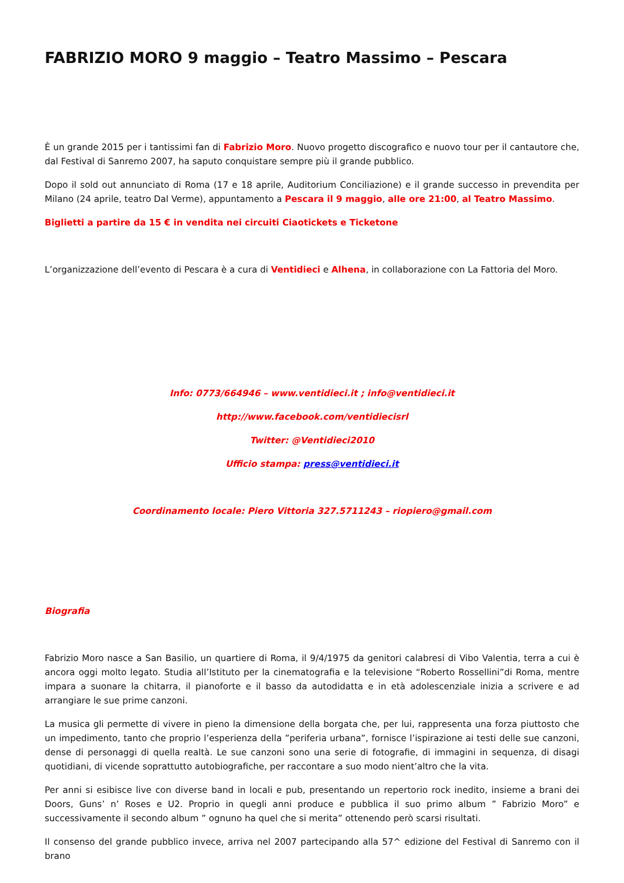FABRIZIO MORO 9 maggio – Teatro Massimo – Pescara
È un grande 2015 per i tantissimi fan di Fabrizio Moro. Nuovo progetto discografico e nuovo tour per il cantautore che, dal Festival di Sanremo 2007, ha saputo conquistare sempre più il grande pubblico.
Dopo il sold out annunciato di Roma (17 e 18 aprile, Auditorium Conciliazione) e il grande successo in prevendita per Milano (24 aprile, teatro Dal Verme), appuntamento a Pescara il 9 maggio, alle ore 21:00, al Teatro Massimo.
Biglietti a partire da 15 € in vendita nei circuiti Ciaotickets e Ticketone
L’organizzazione dell’evento di Pescara è a cura di Ventidieci e Alhena, in collaborazione con La Fattoria del Moro.
Info: 0773/664946 – www.ventidieci.it ; info@ventidieci.it
http://www.facebook.com/ventidiecisrl
Twitter: @Ventidieci2010
Ufficio stampa: press@ventidieci.it
Coordinamento locale: Piero Vittoria 327.5711243 – riopiero@gmail.com
Biografia
Fabrizio Moro nasce a San Basilio, un quartiere di Roma, il 9/4/1975 da genitori calabresi di Vibo Valentia, terra a cui è ancora oggi molto legato. Studia all’Istituto per la cinematografia e la televisione “Roberto Rossellini”di Roma, mentre impara a suonare la chitarra, il pianoforte e il basso da autodidatta e in età adolescenziale inizia a scrivere e ad arrangiare le sue prime canzoni.
La musica gli permette di vivere in pieno la dimensione della borgata che, per lui, rappresenta una forza piuttosto che un impedimento, tanto che proprio l’esperienza della ”periferia urbana”, fornisce l’ispirazione ai testi delle sue canzoni, dense di personaggi di quella realtà. Le sue canzoni sono una serie di fotografie, di immagini in sequenza, di disagi quotidiani, di vicende soprattutto autobiografiche, per raccontare a suo modo nient’altro che la vita.
Per anni si esibisce live con diverse band in locali e pub, presentando un repertorio rock inedito, insieme a brani dei Doors, Guns’ n’ Roses e U2. Proprio in quegli anni produce e pubblica il suo primo album ” Fabrizio Moro” e successivamente il secondo album ” ognuno ha quel che si merita” ottenendo però scarsi risultati.
Il consenso del grande pubblico invece, arriva nel 2007 partecipando alla 57^ edizione del Festival di Sanremo con il brano